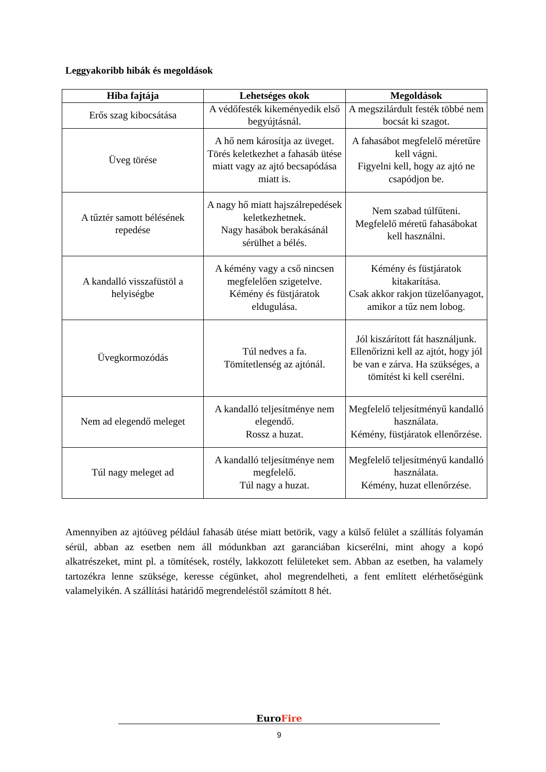Leggyakoribb hibák és megoldások
| Hiba fajtája | Lehetséges okok | Megoldások |
| --- | --- | --- |
| Erős szag kibocsátása | A védőfesték kikeményedik első begyújtásnál. | A megszilárdult festék többé nem bocsát ki szagot. |
| Üveg törése | A hő nem károsítja az üveget. Törés keletkezhet a fahasáb ütése miatt vagy az ajtó becsapódása miatt is. | A fahasábot megfelelő méretűre kell vágni. Figyelni kell, hogy az ajtó ne csapódjon be. |
| A tűztér samott bélésének repedése | A nagy hő miatt hajszálrepedések keletkezhetnek. Nagy hasábok berakásánál sérülhet a bélés. | Nem szabad túlfűteni. Megfelelő méretű fahasábokat kell használni. |
| A kandalló visszafüstöl a helyiségbe | A kémény vagy a cső nincsen megfelelően szigetelve. Kémény és füstjáratok eldugulása. | Kémény és füstjáratok kitakarítása. Csak akkor rakjon tüzelőanyagot, amikor a tűz nem lobog. |
| Üvegkormozódás | Túl nedves a fa. Tömítetlenség az ajtónál. | Jól kiszárított fát használjunk. Ellenőrizni kell az ajtót, hogy jól be van e zárva. Ha szükséges, a tömítést ki kell cserélni. |
| Nem ad elegendő meleget | A kandalló teljesítménye nem elegendő. Rossz a huzat. | Megfelelő teljesítményű kandalló használata. Kémény, füstjáratok ellenőrzése. |
| Túl nagy meleget ad | A kandalló teljesítménye nem megfelelő. Túl nagy a huzat. | Megfelelő teljesítményű kandalló használata. Kémény, huzat ellenőrzése. |
Amennyiben az ajtóüveg például fahasáb ütése miatt betörik, vagy a külső felület a szállítás folyamán sérül, abban az esetben nem áll módunkban azt garanciában kicserélni, mint ahogy a kopó alkatrészeket, mint pl. a tömítések, rostély, lakkozott felületeket sem. Abban az esetben, ha valamely tartozékra lenne szüksége, keresse cégünket, ahol megrendelheti, a fent említett elérhetőségünk valamelyikén. A szállítási határidő megrendeléstől számított 8 hét.
EuroFire
9